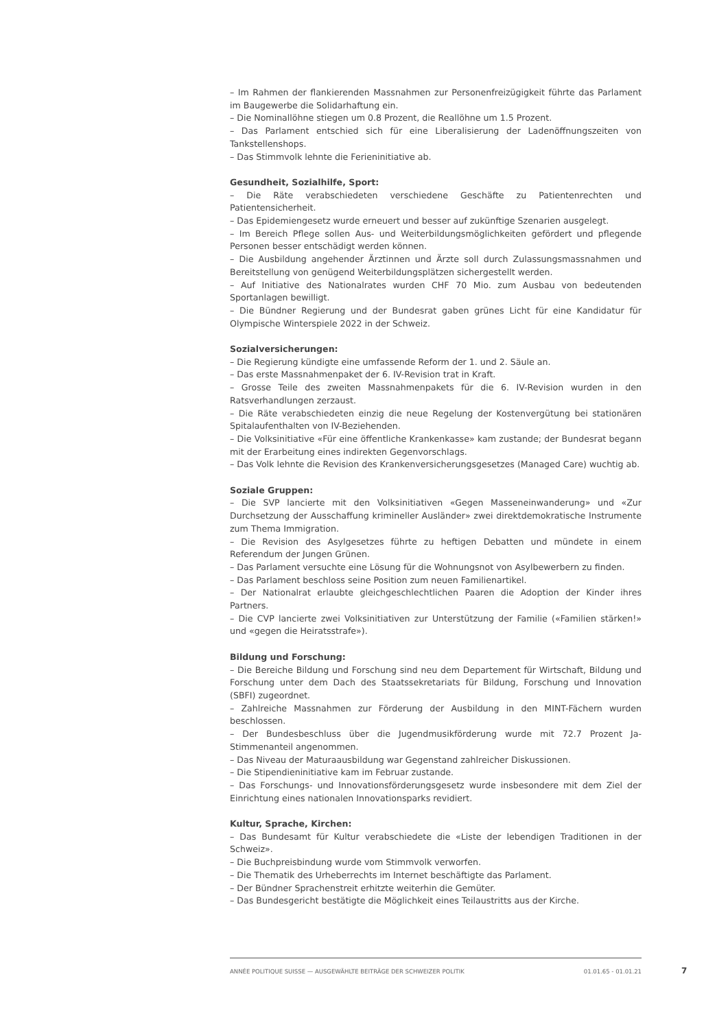– Im Rahmen der flankierenden Massnahmen zur Personenfreizügigkeit führte das Parlament im Baugewerbe die Solidarhaftung ein.
– Die Nominallöhne stiegen um 0.8 Prozent, die Reallöhne um 1.5 Prozent.
– Das Parlament entschied sich für eine Liberalisierung der Ladenöffnungszeiten von Tankstellenshops.
– Das Stimmvolk lehnte die Ferieninitiative ab.
Gesundheit, Sozialhilfe, Sport:
– Die Räte verabschiedeten verschiedene Geschäfte zu Patientenrechten und Patientensicherheit.
– Das Epidemiengesetz wurde erneuert und besser auf zukünftige Szenarien ausgelegt.
– Im Bereich Pflege sollen Aus- und Weiterbildungsmöglichkeiten gefördert und pflegende Personen besser entschädigt werden können.
– Die Ausbildung angehender Ärztinnen und Ärzte soll durch Zulassungsmassnahmen und Bereitstellung von genügend Weiterbildungsplätzen sichergestellt werden.
– Auf Initiative des Nationalrates wurden CHF 70 Mio. zum Ausbau von bedeutenden Sportanlagen bewilligt.
– Die Bündner Regierung und der Bundesrat gaben grünes Licht für eine Kandidatur für Olympische Winterspiele 2022 in der Schweiz.
Sozialversicherungen:
– Die Regierung kündigte eine umfassende Reform der 1. und 2. Säule an.
– Das erste Massnahmenpaket der 6. IV-Revision trat in Kraft.
– Grosse Teile des zweiten Massnahmenpakets für die 6. IV-Revision wurden in den Ratsverhandlungen zerzaust.
– Die Räte verabschiedeten einzig die neue Regelung der Kostenvergütung bei stationären Spitalaufenthalten von IV-Beziehenden.
– Die Volksinitiative «Für eine öffentliche Krankenkasse» kam zustande; der Bundesrat begann mit der Erarbeitung eines indirekten Gegenvorschlags.
– Das Volk lehnte die Revision des Krankenversicherungsgesetzes (Managed Care) wuchtig ab.
Soziale Gruppen:
– Die SVP lancierte mit den Volksinitiativen «Gegen Masseneinwanderung» und «Zur Durchsetzung der Ausschaffung krimineller Ausländer» zwei direktdemokratische Instrumente zum Thema Immigration.
– Die Revision des Asylgesetzes führte zu heftigen Debatten und mündete in einem Referendum der Jungen Grünen.
– Das Parlament versuchte eine Lösung für die Wohnungsnot von Asylbewerbern zu finden.
– Das Parlament beschloss seine Position zum neuen Familienartikel.
– Der Nationalrat erlaubte gleichgeschlechtlichen Paaren die Adoption der Kinder ihres Partners.
– Die CVP lancierte zwei Volksinitiativen zur Unterstützung der Familie («Familien stärken!» und «gegen die Heiratsstrafe»).
Bildung und Forschung:
– Die Bereiche Bildung und Forschung sind neu dem Departement für Wirtschaft, Bildung und Forschung unter dem Dach des Staatssekretariats für Bildung, Forschung und Innovation (SBFI) zugeordnet.
– Zahlreiche Massnahmen zur Förderung der Ausbildung in den MINT-Fächern wurden beschlossen.
– Der Bundesbeschluss über die Jugendmusikförderung wurde mit 72.7 Prozent Ja-Stimmenanteil angenommen.
– Das Niveau der Maturaausbildung war Gegenstand zahlreicher Diskussionen.
– Die Stipendieninitiative kam im Februar zustande.
– Das Forschungs- und Innovationsförderungsgesetz wurde insbesondere mit dem Ziel der Einrichtung eines nationalen Innovationsparks revidiert.
Kultur, Sprache, Kirchen:
– Das Bundesamt für Kultur verabschiedete die «Liste der lebendigen Traditionen in der Schweiz».
– Die Buchpreisbindung wurde vom Stimmvolk verworfen.
– Die Thematik des Urheberrechts im Internet beschäftigte das Parlament.
– Der Bündner Sprachenstreit erhitzte weiterhin die Gemüter.
– Das Bundesgericht bestätigte die Möglichkeit eines Teilaustritts aus der Kirche.
ANNÉE POLITIQUE SUISSE — AUSGEWÄHLTE BEITRÄGE DER SCHWEIZER POLITIK 01.01.65 - 01.01.21
7